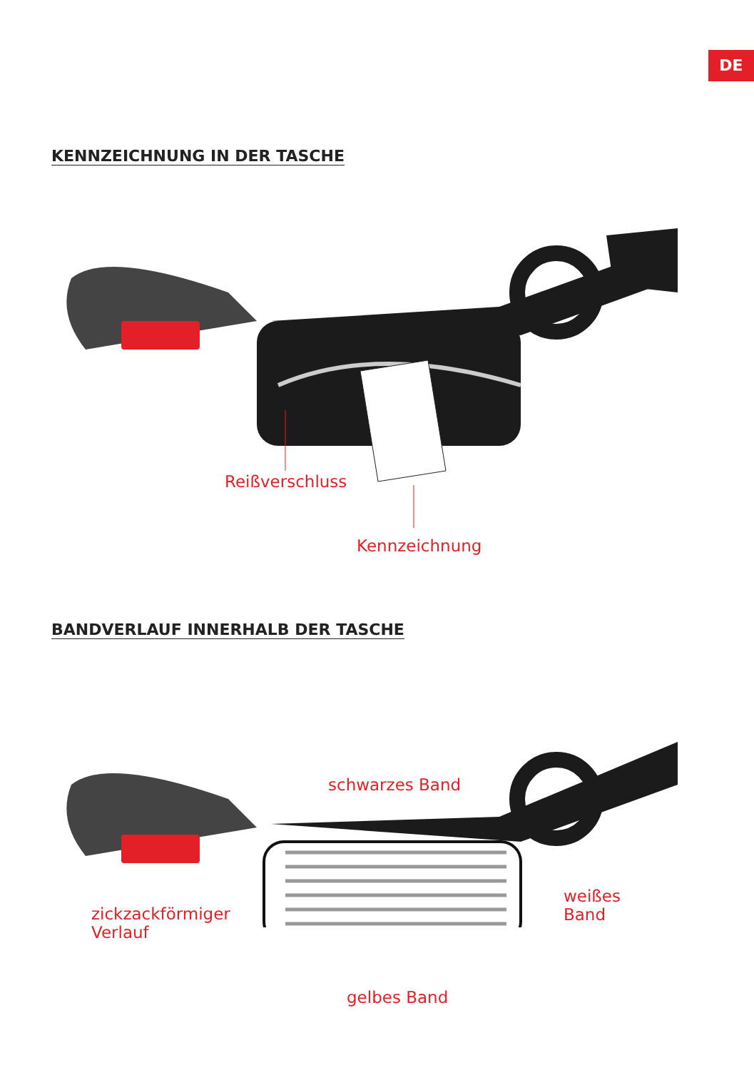DE
KENNZEICHNUNG IN DER TASCHE
Reißverschluss
Kennzeichnung
BANDVERLAUF INNERHALB DER TASCHE
schwarzes Band
zickzackförmiger
Verlauf
weißes
Band
gelbes Band